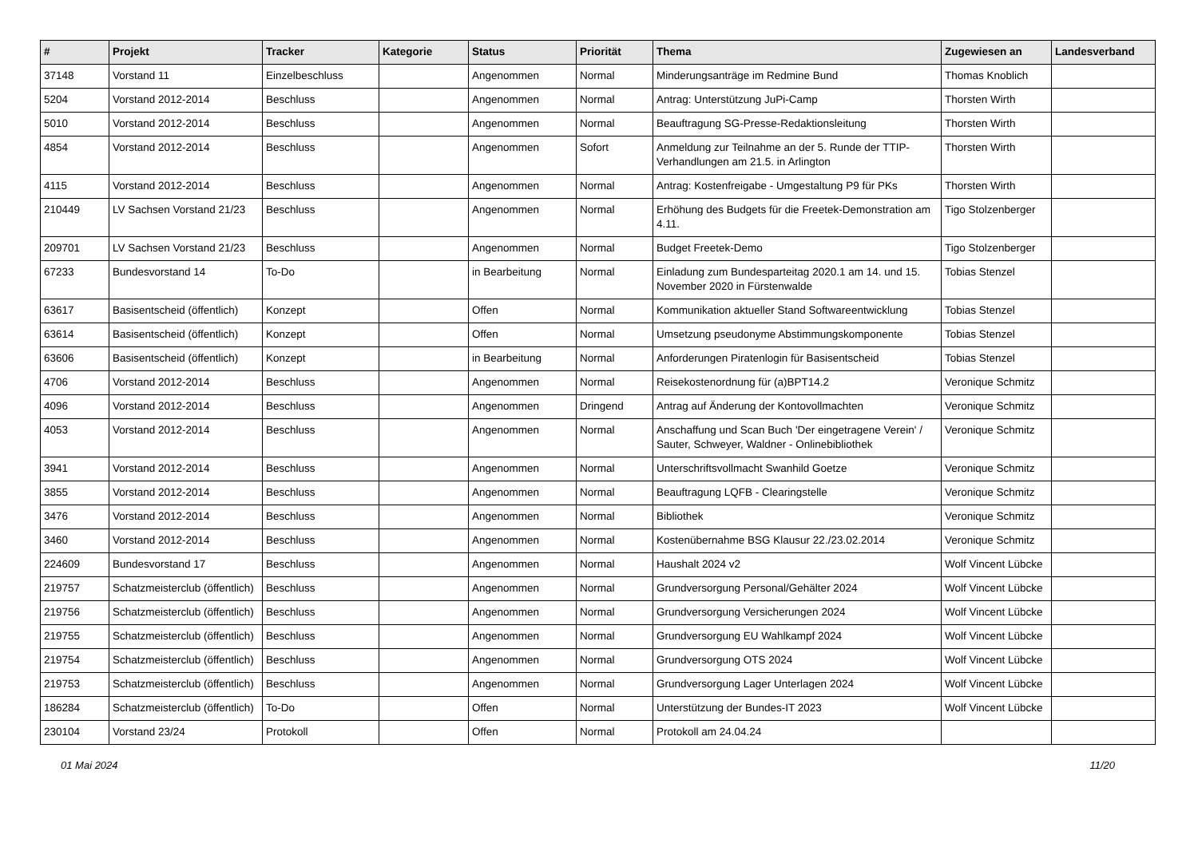| # | Projekt | Tracker | Kategorie | Status | Priorität | Thema | Zugewiesen an | Landesverband |
| --- | --- | --- | --- | --- | --- | --- | --- | --- |
| 37148 | Vorstand 11 | Einzelbeschluss | | Angenommen | Normal | Minderungsanträge im Redmine Bund | Thomas Knoblich | |
| 5204 | Vorstand 2012-2014 | Beschluss | | Angenommen | Normal | Antrag: Unterstützung JuPi-Camp | Thorsten Wirth | |
| 5010 | Vorstand 2012-2014 | Beschluss | | Angenommen | Normal | Beauftragung SG-Presse-Redaktionsleitung | Thorsten Wirth | |
| 4854 | Vorstand 2012-2014 | Beschluss | | Angenommen | Sofort | Anmeldung zur Teilnahme an der 5. Runde der TTIP-Verhandlungen am 21.5. in Arlington | Thorsten Wirth | |
| 4115 | Vorstand 2012-2014 | Beschluss | | Angenommen | Normal | Antrag: Kostenfreigabe - Umgestaltung P9 für PKs | Thorsten Wirth | |
| 210449 | LV Sachsen Vorstand 21/23 | Beschluss | | Angenommen | Normal | Erhöhung des Budgets für die Freetek-Demonstration am 4.11. | Tigo Stolzenberger | |
| 209701 | LV Sachsen Vorstand 21/23 | Beschluss | | Angenommen | Normal | Budget Freetek-Demo | Tigo Stolzenberger | |
| 67233 | Bundesvorstand 14 | To-Do | | in Bearbeitung | Normal | Einladung zum Bundesparteitag 2020.1 am 14. und 15. November 2020 in Fürstenwalde | Tobias Stenzel | |
| 63617 | Basisentscheid (öffentlich) | Konzept | | Offen | Normal | Kommunikation aktueller Stand Softwareentwicklung | Tobias Stenzel | |
| 63614 | Basisentscheid (öffentlich) | Konzept | | Offen | Normal | Umsetzung pseudonyme Abstimmungskomponente | Tobias Stenzel | |
| 63606 | Basisentscheid (öffentlich) | Konzept | | in Bearbeitung | Normal | Anforderungen Piratenlogin für Basisentscheid | Tobias Stenzel | |
| 4706 | Vorstand 2012-2014 | Beschluss | | Angenommen | Normal | Reisekostenordnung für (a)BPT14.2 | Veronique Schmitz | |
| 4096 | Vorstand 2012-2014 | Beschluss | | Angenommen | Dringend | Antrag auf Änderung der Kontovollmachten | Veronique Schmitz | |
| 4053 | Vorstand 2012-2014 | Beschluss | | Angenommen | Normal | Anschaffung und Scan Buch 'Der eingetragene Verein' / Sauter, Schweyer, Waldner - Onlinebibliothek | Veronique Schmitz | |
| 3941 | Vorstand 2012-2014 | Beschluss | | Angenommen | Normal | Unterschriftsvollmacht Swanhild Goetze | Veronique Schmitz | |
| 3855 | Vorstand 2012-2014 | Beschluss | | Angenommen | Normal | Beauftragung LQFB - Clearingstelle | Veronique Schmitz | |
| 3476 | Vorstand 2012-2014 | Beschluss | | Angenommen | Normal | Bibliothek | Veronique Schmitz | |
| 3460 | Vorstand 2012-2014 | Beschluss | | Angenommen | Normal | Kostenübernahme BSG Klausur 22./23.02.2014 | Veronique Schmitz | |
| 224609 | Bundesvorstand 17 | Beschluss | | Angenommen | Normal | Haushalt 2024 v2 | Wolf Vincent Lübcke | |
| 219757 | Schatzmeisterclub (öffentlich) | Beschluss | | Angenommen | Normal | Grundversorgung Personal/Gehälter 2024 | Wolf Vincent Lübcke | |
| 219756 | Schatzmeisterclub (öffentlich) | Beschluss | | Angenommen | Normal | Grundversorgung Versicherungen 2024 | Wolf Vincent Lübcke | |
| 219755 | Schatzmeisterclub (öffentlich) | Beschluss | | Angenommen | Normal | Grundversorgung EU Wahlkampf 2024 | Wolf Vincent Lübcke | |
| 219754 | Schatzmeisterclub (öffentlich) | Beschluss | | Angenommen | Normal | Grundversorgung OTS 2024 | Wolf Vincent Lübcke | |
| 219753 | Schatzmeisterclub (öffentlich) | Beschluss | | Angenommen | Normal | Grundversorgung Lager Unterlagen 2024 | Wolf Vincent Lübcke | |
| 186284 | Schatzmeisterclub (öffentlich) | To-Do | | Offen | Normal | Unterstützung der Bundes-IT 2023 | Wolf Vincent Lübcke | |
| 230104 | Vorstand 23/24 | Protokoll | | Offen | Normal | Protokoll am 24.04.24 | | |
01 Mai 2024 11/20